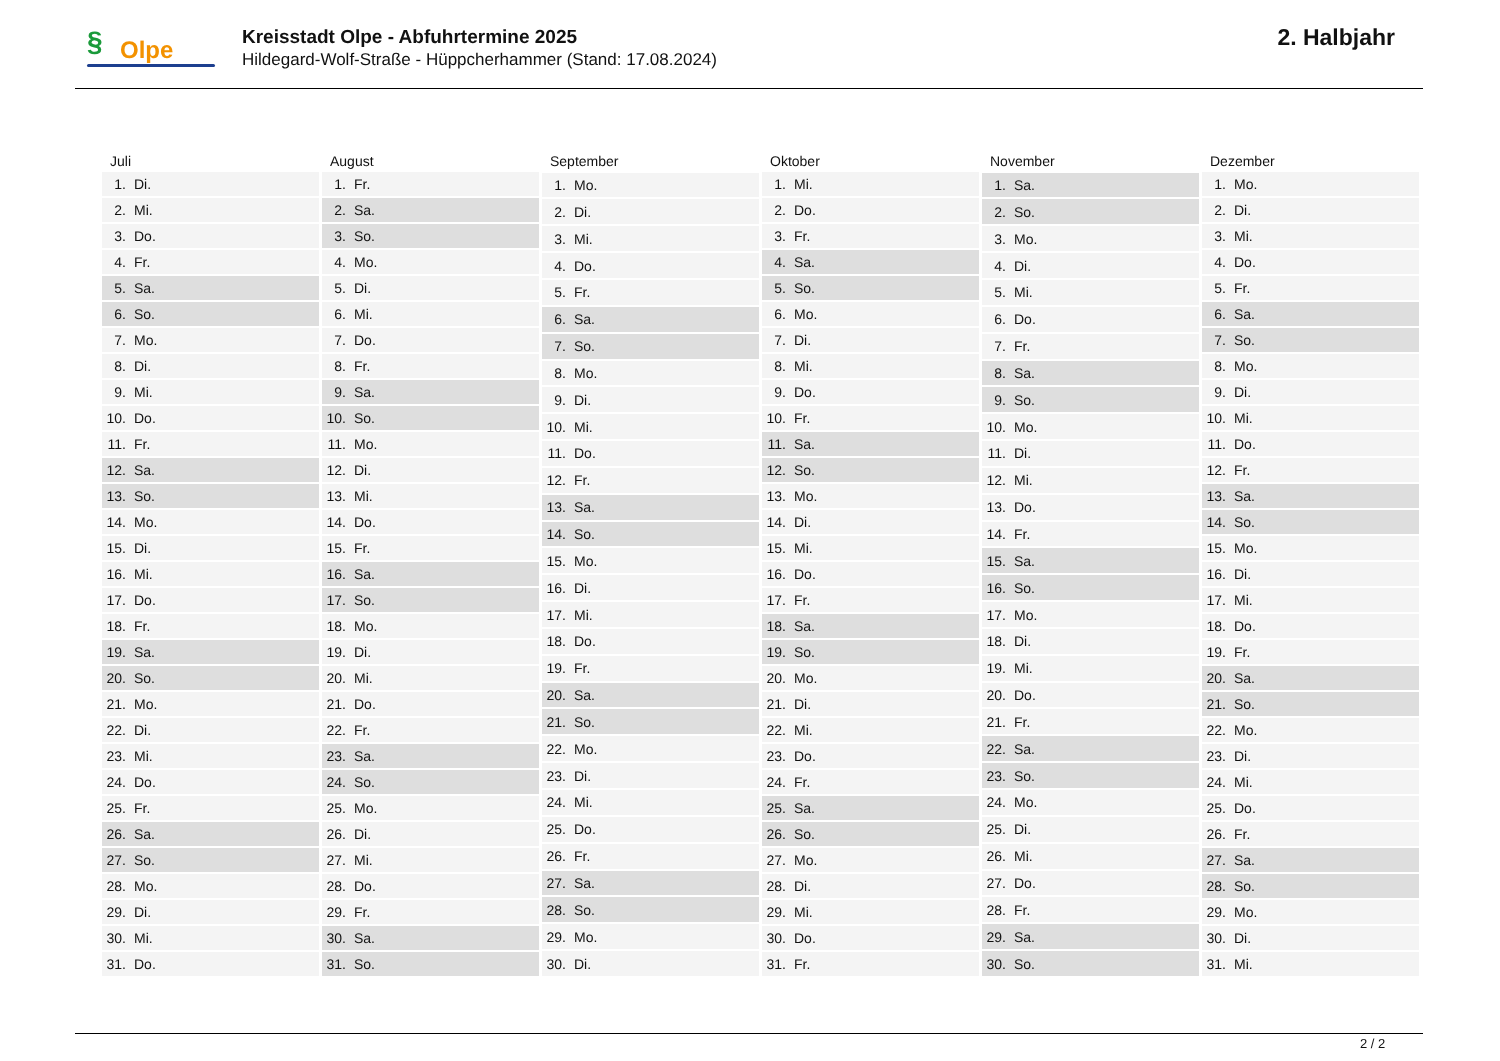§ Olpe
Kreisstadt Olpe - Abfuhrtermine 2025
Hildegard-Wolf-Straße - Hüppcherhammer (Stand: 17.08.2024)
2. Halbjahr
| Juli | |
| --- | --- |
| 1. | Di. |
| 2. | Mi. |
| 3. | Do. |
| 4. | Fr. |
| 5. | Sa. |
| 6. | So. |
| 7. | Mo. |
| 8. | Di. |
| 9. | Mi. |
| 10. | Do. |
| 11. | Fr. |
| 12. | Sa. |
| 13. | So. |
| 14. | Mo. |
| 15. | Di. |
| 16. | Mi. |
| 17. | Do. |
| 18. | Fr. |
| 19. | Sa. |
| 20. | So. |
| 21. | Mo. |
| 22. | Di. |
| 23. | Mi. |
| 24. | Do. |
| 25. | Fr. |
| 26. | Sa. |
| 27. | So. |
| 28. | Mo. |
| 29. | Di. |
| 30. | Mi. |
| 31. | Do. |
| August | |
| --- | --- |
| 1. | Fr. |
| 2. | Sa. |
| 3. | So. |
| 4. | Mo. |
| 5. | Di. |
| 6. | Mi. |
| 7. | Do. |
| 8. | Fr. |
| 9. | Sa. |
| 10. | So. |
| 11. | Mo. |
| 12. | Di. |
| 13. | Mi. |
| 14. | Do. |
| 15. | Fr. |
| 16. | Sa. |
| 17. | So. |
| 18. | Mo. |
| 19. | Di. |
| 20. | Mi. |
| 21. | Do. |
| 22. | Fr. |
| 23. | Sa. |
| 24. | So. |
| 25. | Mo. |
| 26. | Di. |
| 27. | Mi. |
| 28. | Do. |
| 29. | Fr. |
| 30. | Sa. |
| 31. | So. |
| September | |
| --- | --- |
| 1. | Mo. |
| 2. | Di. |
| 3. | Mi. |
| 4. | Do. |
| 5. | Fr. |
| 6. | Sa. |
| 7. | So. |
| 8. | Mo. |
| 9. | Di. |
| 10. | Mi. |
| 11. | Do. |
| 12. | Fr. |
| 13. | Sa. |
| 14. | So. |
| 15. | Mo. |
| 16. | Di. |
| 17. | Mi. |
| 18. | Do. |
| 19. | Fr. |
| 20. | Sa. |
| 21. | So. |
| 22. | Mo. |
| 23. | Di. |
| 24. | Mi. |
| 25. | Do. |
| 26. | Fr. |
| 27. | Sa. |
| 28. | So. |
| 29. | Mo. |
| 30. | Di. |
| Oktober | |
| --- | --- |
| 1. | Mi. |
| 2. | Do. |
| 3. | Fr. |
| 4. | Sa. |
| 5. | So. |
| 6. | Mo. |
| 7. | Di. |
| 8. | Mi. |
| 9. | Do. |
| 10. | Fr. |
| 11. | Sa. |
| 12. | So. |
| 13. | Mo. |
| 14. | Di. |
| 15. | Mi. |
| 16. | Do. |
| 17. | Fr. |
| 18. | Sa. |
| 19. | So. |
| 20. | Mo. |
| 21. | Di. |
| 22. | Mi. |
| 23. | Do. |
| 24. | Fr. |
| 25. | Sa. |
| 26. | So. |
| 27. | Mo. |
| 28. | Di. |
| 29. | Mi. |
| 30. | Do. |
| 31. | Fr. |
| November | |
| --- | --- |
| 1. | Sa. |
| 2. | So. |
| 3. | Mo. |
| 4. | Di. |
| 5. | Mi. |
| 6. | Do. |
| 7. | Fr. |
| 8. | Sa. |
| 9. | So. |
| 10. | Mo. |
| 11. | Di. |
| 12. | Mi. |
| 13. | Do. |
| 14. | Fr. |
| 15. | Sa. |
| 16. | So. |
| 17. | Mo. |
| 18. | Di. |
| 19. | Mi. |
| 20. | Do. |
| 21. | Fr. |
| 22. | Sa. |
| 23. | So. |
| 24. | Mo. |
| 25. | Di. |
| 26. | Mi. |
| 27. | Do. |
| 28. | Fr. |
| 29. | Sa. |
| 30. | So. |
| Dezember | |
| --- | --- |
| 1. | Mo. |
| 2. | Di. |
| 3. | Mi. |
| 4. | Do. |
| 5. | Fr. |
| 6. | Sa. |
| 7. | So. |
| 8. | Mo. |
| 9. | Di. |
| 10. | Mi. |
| 11. | Do. |
| 12. | Fr. |
| 13. | Sa. |
| 14. | So. |
| 15. | Mo. |
| 16. | Di. |
| 17. | Mi. |
| 18. | Do. |
| 19. | Fr. |
| 20. | Sa. |
| 21. | So. |
| 22. | Mo. |
| 23. | Di. |
| 24. | Mi. |
| 25. | Do. |
| 26. | Fr. |
| 27. | Sa. |
| 28. | So. |
| 29. | Mo. |
| 30. | Di. |
| 31. | Mi. |
2 / 2